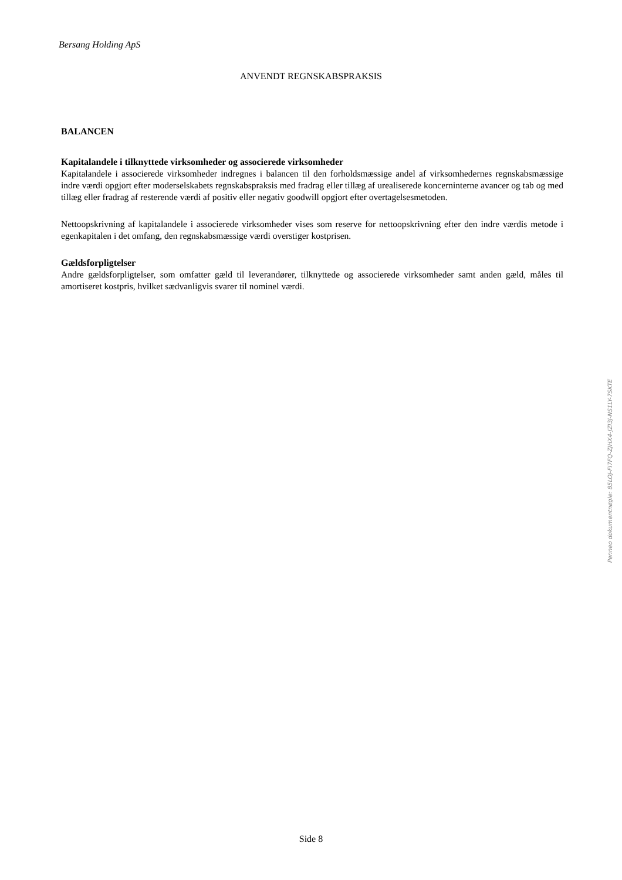Bersang Holding ApS
ANVENDT REGNSKABSPRAKSIS
BALANCEN
Kapitalandele i tilknyttede virksomheder og associerede virksomheder
Kapitalandele i associerede virksomheder indregnes i balancen til den forholdsmæssige andel af virksomhedernes regnskabsmæssige indre værdi opgjort efter moderselskabets regnskabspraksis med fradrag eller tillæg af urealiserede koncerninterne avancer og tab og med tillæg eller fradrag af resterende værdi af positiv eller negativ goodwill opgjort efter overtagelsesmetoden.
Nettoopskrivning af kapitalandele i associerede virksomheder vises som reserve for nettoopskrivning efter den indre værdis metode i egenkapitalen i det omfang, den regnskabsmæssige værdi overstiger kostprisen.
Gældsforpligtelser
Andre gældsforpligtelser, som omfatter gæld til leverandører, tilknyttede og associerede virksomheder samt anden gæld, måles til amortiseret kostpris, hvilket sædvanligvis svarer til nominel værdi.
Side 8
Penneo dokumentnøgle: 85LOJ-FI7FQ-ZJHX4-JZI3J-NS1LY-7SKTE